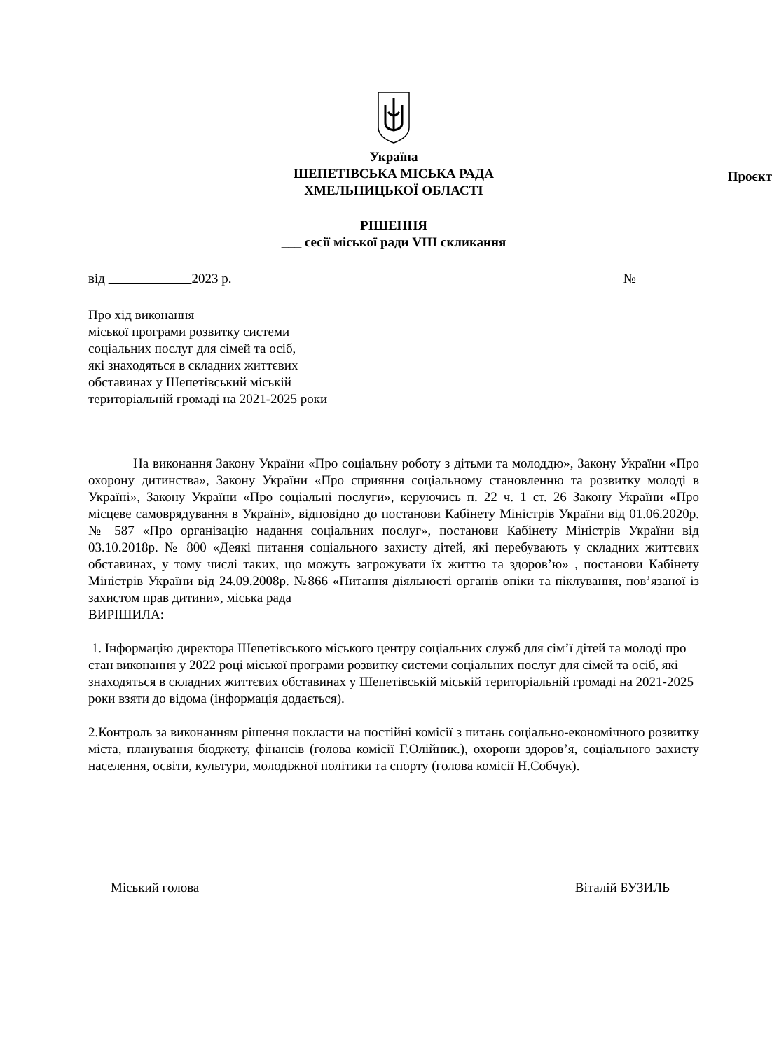Україна
ШЕПЕТІВСЬКА МІСЬКА РАДА
ХМЕЛЬНИЦЬКОЇ ОБЛАСТІ
Проєкт
РІШЕННЯ
___ сесії міської ради VIII скликання
від 2023 р. №
Про хід виконання
міської програми розвитку системи
соціальних послуг для сімей та осіб,
які знаходяться в складних життєвих
обставинах у Шепетівський міській
територіальній громаді на 2021-2025 роки
На виконання Закону України «Про соціальну роботу з дітьми та молоддю», Закону України «Про охорону дитинства», Закону України «Про сприяння соціальному становленню та розвитку молоді в Україні», Закону України «Про соціальні послуги», керуючись п. 22 ч. 1 ст. 26 Закону України «Про місцеве самоврядування в Україні», відповідно до постанови Кабінету Міністрів України від 01.06.2020р. № 587 «Про організацію надання соціальних послуг», постанови Кабінету Міністрів України від 03.10.2018р. № 800 «Деякі питання соціального захисту дітей, які перебувають у складних життєвих обставинах, у тому числі таких, що можуть загрожувати їх життю та здоров’ю» , постанови Кабінету Міністрів України від 24.09.2008р. №866 «Питання діяльності органів опіки та піклування, пов’язаної із захистом прав дитини», міська рада
ВИРІШИЛА:
1. Інформацію директора Шепетівського міського центру соціальних служб для сім’ї дітей та молоді про стан виконання у 2022 році міської програми розвитку системи соціальних послуг для сімей та осіб, які знаходяться в складних життєвих обставинах у Шепетівській міській територіальній громаді на 2021-2025 роки взяти до відома (інформація додається).
2.Контроль за виконанням рішення покласти на постійні комісії з питань соціально-економічного розвитку міста, планування бюджету, фінансів (голова комісії Г.Олійник.), охорони здоров’я, соціального захисту населення, освіти, культури, молодіжної політики та спорту (голова комісії Н.Собчук).
Міський голова Віталій БУЗИЛЬ